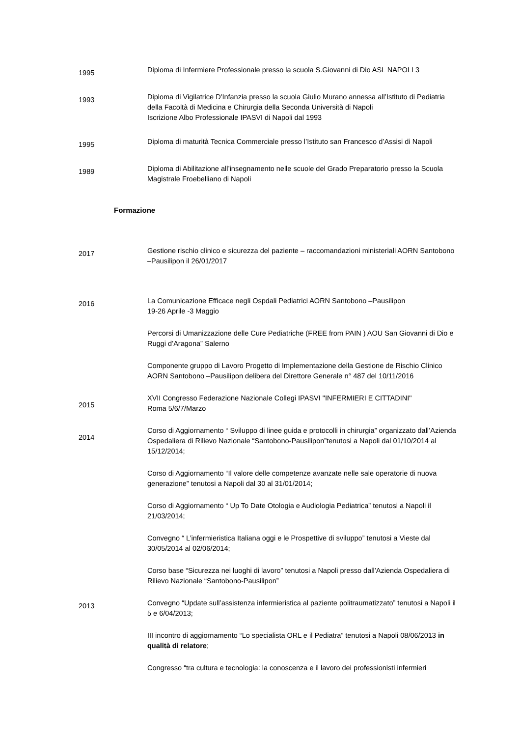1995
Diploma di Infermiere Professionale presso la scuola S.Giovanni di Dio ASL NAPOLI 3
1993
Diploma di Vigilatrice D'Infanzia presso la scuola Giulio Murano annessa all’Istituto di Pediatria della Facoltà di Medicina e Chirurgia della Seconda Università di Napoli
Iscrizione Albo Professionale IPASVI di Napoli dal 1993
1995
Diploma di maturità Tecnica Commerciale presso l’Istituto san Francesco d’Assisi di Napoli
1989
Diploma di Abilitazione all’insegnamento nelle scuole del Grado Preparatorio presso la Scuola Magistrale Froebelliano di Napoli
Formazione
2017
Gestione rischio clinico e sicurezza del paziente – raccomandazioni ministeriali AORN Santobono –Pausilipon il 26/01/2017
2016
La Comunicazione Efficace negli Ospdali Pediatrici AORN Santobono –Pausilipon
19-26 Aprile -3 Maggio
Percorsi di Umanizzazione delle Cure Pediatriche (FREE from PAIN ) AOU San Giovanni di Dio e Ruggi d’Aragona” Salerno
Componente gruppo di Lavoro Progetto di Implementazione della Gestione de Rischio Clinico AORN Santobono –Pausilipon delibera del Direttore Generale n° 487 del 10/11/2016
2015
XVII Congresso Federazione Nazionale Collegi IPASVI "INFERMIERI E CITTADINI"
Roma 5/6/7/Marzo
2014
Corso di Aggiornamento “ Sviluppo di linee guida e protocolli in chirurgia” organizzato dall’Azienda Ospedaliera di Rilievo Nazionale “Santobono-Pausilipon”tenutosi a Napoli dal 01/10/2014 al 15/12/2014;
Corso di Aggiornamento “Il valore delle competenze avanzate nelle sale operatorie di nuova generazione” tenutosi a Napoli dal 30 al 31/01/2014;
Corso di Aggiornamento “ Up To Date Otologia e Audiologia Pediatrica” tenutosi a Napoli il 21/03/2014;
Convegno “ L’infermieristica Italiana oggi e le Prospettive di sviluppo” tenutosi a Vieste dal 30/05/2014 al 02/06/2014;
Corso base “Sicurezza nei luoghi di lavoro” tenutosi a Napoli presso dall’Azienda Ospedaliera di Rilievo Nazionale “Santobono-Pausilipon”
2013
Convegno “Update sull’assistenza infermieristica al paziente politraumatizzato” tenutosi a Napoli il 5 e 6/04/2013;
III incontro di aggiornamento “Lo specialista ORL e il Pediatra” tenutosi a Napoli 08/06/2013 in qualità di relatore;
Congresso “tra cultura e tecnologia: la conoscenza e il lavoro dei professionisti infermieri